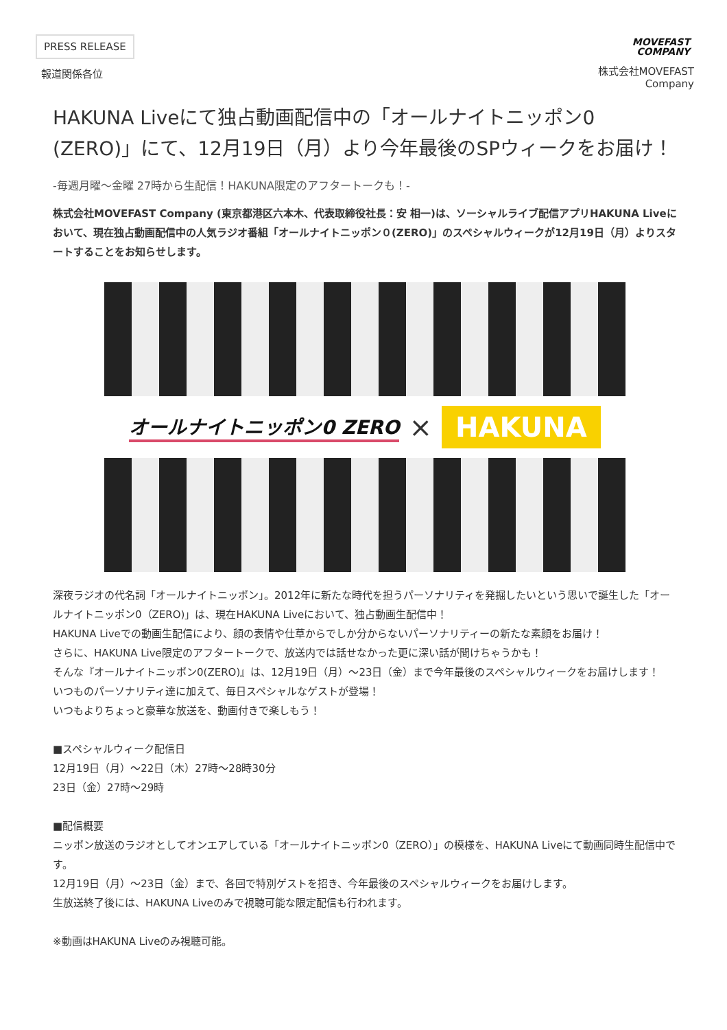PRESS RELEASE
報道関係各位
MOVEFAST
COMPANY
株式会社MOVEFAST
Company
HAKUNA Liveにて独占動画配信中の「オールナイトニッポン0 (ZERO)」にて、12月19日（月）より今年最後のSPウィークをお届け！
-毎週月曜〜金曜 27時から生配信！HAKUNA限定のアフタートークも！-
株式会社MOVEFAST Company (東京都港区六本木、代表取締役社長：安 相一)は、ソーシャルライブ配信アプリHAKUNA Liveにおいて、現在独占動画配信中の人気ラジオ番組「オールナイトニッポン０(ZERO)」のスペシャルウィークが12月19日（月）よりスタートすることをお知らせします。
オールナイトニッポン0 ZERO × HAKUNA
深夜ラジオの代名詞「オールナイトニッポン」。2012年に新たな時代を担うパーソナリティを発掘したいという思いで誕生した「オールナイトニッポン0（ZERO)」は、現在HAKUNA Liveにおいて、独占動画生配信中！
HAKUNA Liveでの動画生配信により、顔の表情や仕草からでしか分からないパーソナリティーの新たな素顔をお届け！
さらに、HAKUNA Live限定のアフタートークで、放送内では話せなかった更に深い話が聞けちゃうかも！
そんな『オールナイトニッポン0(ZERO)』は、12月19日（月）〜23日（金）まで今年最後のスペシャルウィークをお届けします！
いつものパーソナリティ達に加えて、毎日スペシャルなゲストが登場！
いつもよりちょっと豪華な放送を、動画付きで楽しもう！
■スペシャルウィーク配信日
12月19日（月）〜22日（木）27時〜28時30分
23日（金）27時〜29時
■配信概要
ニッポン放送のラジオとしてオンエアしている「オールナイトニッポン0（ZERO）」の模様を、HAKUNA Liveにて動画同時生配信中です。
12月19日（月）〜23日（金）まで、各回で特別ゲストを招き、今年最後のスペシャルウィークをお届けします。
生放送終了後には、HAKUNA Liveのみで視聴可能な限定配信も行われます。
※動画はHAKUNA Liveのみ視聴可能。